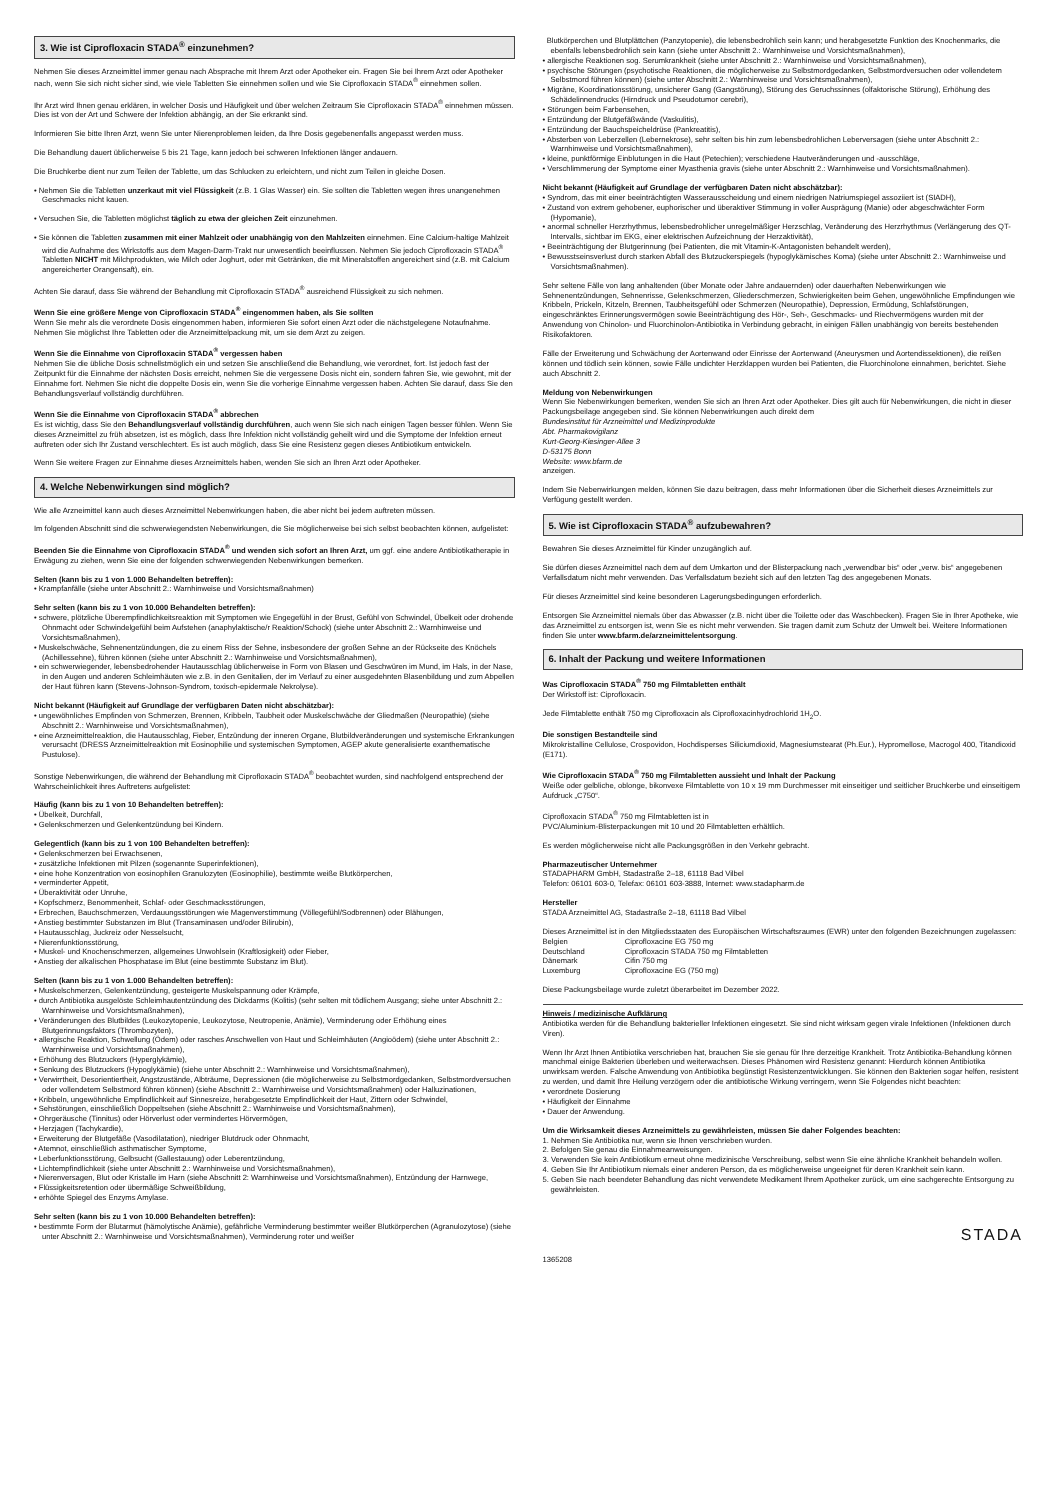3. Wie ist Ciprofloxacin STADA<sup>®</sup> einzunehmen?
Nehmen Sie dieses Arzneimittel immer genau nach Absprache mit Ihrem Arzt oder Apotheker ein. Fragen Sie bei Ihrem Arzt oder Apotheker nach, wenn Sie sich nicht sicher sind, wie viele Tabletten Sie einnehmen sollen und wie Sie Ciprofloxacin STADA<sup>®</sup> einnehmen sollen.
Ihr Arzt wird Ihnen genau erklären, in welcher Dosis und Häufigkeit und über welchen Zeitraum Sie Ciprofloxacin STADA<sup>®</sup> einnehmen müssen. Dies ist von der Art und Schwere der Infektion abhängig, an der Sie erkrankt sind.
Informieren Sie bitte Ihren Arzt, wenn Sie unter Nierenproblemen leiden, da Ihre Dosis gegebenenfalls angepasst werden muss.
Die Behandlung dauert üblicherweise 5 bis 21 Tage, kann jedoch bei schweren Infektionen länger andauern.
Die Bruchkerbe dient nur zum Teilen der Tablette, um das Schlucken zu erleichtern, und nicht zum Teilen in gleiche Dosen.
• Nehmen Sie die Tabletten unzerkaut mit viel Flüssigkeit (z.B. 1 Glas Wasser) ein. Sie sollten die Tabletten wegen ihres unangenehmen Geschmacks nicht kauen.
• Versuchen Sie, die Tabletten möglichst täglich zu etwa der gleichen Zeit einzunehmen.
• Sie können die Tabletten zusammen mit einer Mahlzeit oder unabhängig von den Mahlzeiten einnehmen. Eine Calcium-haltige Mahlzeit wird die Aufnahme des Wirkstoffs aus dem Magen-Darm-Trakt nur unwesentlich beeinflussen. Nehmen Sie jedoch Ciprofloxacin STADA<sup>®</sup> Tabletten NICHT mit Milchprodukten, wie Milch oder Joghurt, oder mit Getränken, die mit Mineralstoffen angereichert sind (z.B. mit Calcium angereicherter Orangensaft), ein.
Achten Sie darauf, dass Sie während der Behandlung mit Ciprofloxacin STADA<sup>®</sup> ausreichend Flüssigkeit zu sich nehmen.
Wenn Sie eine größere Menge von Ciprofloxacin STADA<sup>®</sup> eingenommen haben, als Sie sollten
Wenn Sie mehr als die verordnete Dosis eingenommen haben, informieren Sie sofort einen Arzt oder die nächstgelegene Notaufnahme. Nehmen Sie möglichst Ihre Tabletten oder die Arzneimittelpackung mit, um sie dem Arzt zu zeigen.
Wenn Sie die Einnahme von Ciprofloxacin STADA<sup>®</sup> vergessen haben
Nehmen Sie die übliche Dosis schnellstmöglich ein und setzen Sie anschließend die Behandlung, wie verordnet, fort. Ist jedoch fast der Zeitpunkt für die Einnahme der nächsten Dosis erreicht, nehmen Sie die vergessene Dosis nicht ein, sondern fahren Sie, wie gewohnt, mit der Einnahme fort. Nehmen Sie nicht die doppelte Dosis ein, wenn Sie die vorherige Einnahme vergessen haben. Achten Sie darauf, dass Sie den Behandlungsverlauf vollständig durchführen.
Wenn Sie die Einnahme von Ciprofloxacin STADA<sup>®</sup> abbrechen
Es ist wichtig, dass Sie den Behandlungsverlauf vollständig durchführen, auch wenn Sie sich nach einigen Tagen besser fühlen. Wenn Sie dieses Arzneimittel zu früh absetzen, ist es möglich, dass Ihre Infektion nicht vollständig geheilt wird und die Symptome der Infektion erneut auftreten oder sich Ihr Zustand verschlechtert. Es ist auch möglich, dass Sie eine Resistenz gegen dieses Antibiotikum entwickeln.
Wenn Sie weitere Fragen zur Einnahme dieses Arzneimittels haben, wenden Sie sich an Ihren Arzt oder Apotheker.
4. Welche Nebenwirkungen sind möglich?
Wie alle Arzneimittel kann auch dieses Arzneimittel Nebenwirkungen haben, die aber nicht bei jedem auftreten müssen.
Im folgenden Abschnitt sind die schwerwiegendsten Nebenwirkungen, die Sie möglicherweise bei sich selbst beobachten können, aufgelistet:
Beenden Sie die Einnahme von Ciprofloxacin STADA<sup>®</sup> und wenden sich sofort an Ihren Arzt, um ggf. eine andere Antibiotikatherapie in Erwägung zu ziehen, wenn Sie eine der folgenden schwerwiegenden Nebenwirkungen bemerken.
Selten (kann bis zu 1 von 1.000 Behandelten betreffen):
• Krampfanfälle (siehe unter Abschnitt 2.: Warnhinweise und Vorsichtsmaßnahmen)
Sehr selten (kann bis zu 1 von 10.000 Behandelten betreffen):
• schwere, plötzliche Überempfindlichkeitsreaktion mit Symptomen wie Engegefühl in der Brust, Gefühl von Schwindel, Übelkeit oder drohende Ohnmacht oder Schwindelgefühl beim Aufstehen (anaphylaktische/r Reaktion/Schock) (siehe unter Abschnitt 2.: Warnhinweise und Vorsichtsmaßnahmen),
• Muskelschwäche, Sehnenentzündungen, die zu einem Riss der Sehne, insbesondere der großen Sehne an der Rückseite des Knöchels (Achillessehne), führen können (siehe unter Abschnitt 2.: Warnhinweise und Vorsichtsmaßnahmen),
• ein schwerwiegender, lebensbedrohender Hautausschlag üblicherweise in Form von Blasen und Geschwüren im Mund, im Hals, in der Nase, in den Augen und anderen Schleimhäuten wie z.B. in den Genitalien, der im Verlauf zu einer ausgedehnten Blasenbildung und zum Abpellen der Haut führen kann (Stevens-Johnson-Syndrom, toxisch-epidermale Nekrolyse).
Nicht bekannt (Häufigkeit auf Grundlage der verfügbaren Daten nicht abschätzbar):
• ungewöhnliches Empfinden von Schmerzen, Brennen, Kribbeln, Taubheit oder Muskelschwäche der Gliedmaßen (Neuropathie) (siehe Abschnitt 2.: Warnhinweise und Vorsichtsmaßnahmen),
• eine Arzneimittelreaktion, die Hautausschlag, Fieber, Entzündung der inneren Organe, Blutbildveränderungen und systemische Erkrankungen verursacht (DRESS Arzneimittelreaktion mit Eosinophilie und systemischen Symptomen, AGEP akute generalisierte exanthematische Pustulose).
Sonstige Nebenwirkungen, die während der Behandlung mit Ciprofloxacin STADA<sup>®</sup> beobachtet wurden, sind nachfolgend entsprechend der Wahrscheinlichkeit ihres Auftretens aufgelistet:
Häufig (kann bis zu 1 von 10 Behandelten betreffen):
• Übelkeit, Durchfall,
• Gelenkschmerzen und Gelenkentzündung bei Kindern.
Gelegentlich (kann bis zu 1 von 100 Behandelten betreffen):
• Gelenkschmerzen bei Erwachsenen,
• zusätzliche Infektionen mit Pilzen (sogenannte Superinfektionen),
• eine hohe Konzentration von eosinophilen Granulozyten (Eosinophilie), bestimmte weiße Blutkörperchen,
• verminderter Appetit,
• Überaktivität oder Unruhe,
• Kopfschmerz, Benommenheit, Schlaf- oder Geschmacksstörungen,
• Erbrechen, Bauchschmerzen, Verdauungsstörungen wie Magenverstimmung (Völlegefühl/Sodbrennen) oder Blähungen,
• Anstieg bestimmter Substanzen im Blut (Transaminasen und/oder Bilirubin),
• Hautausschlag, Juckreiz oder Nesselsucht,
• Nierenfunktionsstörung,
• Muskel- und Knochenschmerzen, allgemeines Unwohlsein (Kraftlosigkeit) oder Fieber,
• Anstieg der alkalischen Phosphatase im Blut (eine bestimmte Substanz im Blut).
Selten (kann bis zu 1 von 1.000 Behandelten betreffen):
• Muskelschmerzen, Gelenkentzündung, gesteigerte Muskelspannung oder Krämpfe,
• durch Antibiotika ausgelöste Schleimhautentzündung des Dickdarms (Kolitis) (sehr selten mit tödlichem Ausgang; siehe unter Abschnitt 2.: Warnhinweise und Vorsichtsmaßnahmen),
• Veränderungen des Blutbildes (Leukozytopenie, Leukozytose, Neutropenie, Anämie), Verminderung oder Erhöhung eines Blutgerinnungsfaktors (Thrombozyten),
• allergische Reaktion, Schwellung (Ödem) oder rasches Anschwellen von Haut und Schleimhäuten (Angioödem) (siehe unter Abschnitt 2.: Warnhinweise und Vorsichtsmaßnahmen),
• Erhöhung des Blutzuckers (Hyperglykämie),
• Senkung des Blutzuckers (Hypoglykämie) (siehe unter Abschnitt 2.: Warnhinweise und Vorsichtsmaßnahmen),
• Verwirrtheit, Desorientiertheit, Angstzustände, Albträume, Depressionen (die möglicherweise zu Selbstmordgedanken, Selbstmordversuchen oder vollendetem Selbstmord führen können) (siehe Abschnitt 2.: Warnhinweise und Vorsichtsmaßnahmen) oder Halluzinationen,
• Kribbeln, ungewöhnliche Empfindlichkeit auf Sinnesreize, herabgesetzte Empfindlichkeit der Haut, Zittern oder Schwindel,
• Sehstörungen, einschließlich Doppeltsehen (siehe Abschnitt 2.: Warnhinweise und Vorsichtsmaßnahmen),
• Ohrgeräusche (Tinnitus) oder Hörverlust oder vermindertes Hörvermögen,
• Herzjagen (Tachykardie),
• Erweiterung der Blutgefäße (Vasodilatation), niedriger Blutdruck oder Ohnmacht,
• Atemnot, einschließlich asthmatischer Symptome,
• Leberfunktionsstörung, Gelbsucht (Gallestauung) oder Leberentzündung,
• Lichtempfindlichkeit (siehe unter Abschnitt 2.: Warnhinweise und Vorsichtsmaßnahmen),
• Nierenversagen, Blut oder Kristalle im Harn (siehe Abschnitt 2: Warnhinweise und Vorsichtsmaßnahmen), Entzündung der Harnwege,
• Flüssigkeitsretention oder übermäßige Schweißbildung,
• erhöhte Spiegel des Enzyms Amylase.
Sehr selten (kann bis zu 1 von 10.000 Behandelten betreffen):
• bestimmte Form der Blutarmut (hämolytische Anämie), gefährliche Verminderung bestimmter weißer Blutkörperchen (Agranulozytose) (siehe unter Abschnitt 2.: Warnhinweise und Vorsichtsmaßnahmen), Verminderung roter und weißer
Blutkörperchen und Blutplättchen (Panzytopenie), die lebensbedrohlich sein kann; und herabgesetzte Funktion des Knochenmarks, die ebenfalls lebensbedrohlich sein kann (siehe unter Abschnitt 2.: Warnhinweise und Vorsichtsmaßnahmen),
• allergische Reaktionen sog. Serumkrankheit (siehe unter Abschnitt 2.: Warnhinweise und Vorsichtsmaßnahmen),
• psychische Störungen (psychotische Reaktionen, die möglicherweise zu Selbstmordgedanken, Selbstmordversuchen oder vollendetem Selbstmord führen können) (siehe unter Abschnitt 2.: Warnhinweise und Vorsichtsmaßnahmen),
• Migräne, Koordinationsstörung, unsicherer Gang (Gangstörung), Störung des Geruchssinnes (olfaktorische Störung), Erhöhung des Schädelinnendrucks (Hirndruck und Pseudotumor cerebri),
• Störungen beim Farbensehen,
• Entzündung der Blutgefäßwände (Vaskulitis),
• Entzündung der Bauchspeicheldrüse (Pankreatitis),
• Absterben von Leberzellen (Lebernekrose), sehr selten bis hin zum lebensbedrohlichen Leberversagen (siehe unter Abschnitt 2.: Warnhinweise und Vorsichtsmaßnahmen),
• kleine, punktförmige Einblutungen in die Haut (Petechien); verschiedene Hautveränderungen und -ausschläge,
• Verschlimmerung der Symptome einer Myasthenia gravis (siehe unter Abschnitt 2.: Warnhinweise und Vorsichtsmaßnahmen).
Nicht bekannt (Häufigkeit auf Grundlage der verfügbaren Daten nicht abschätzbar):
• Syndrom, das mit einer beeinträchtigten Wasserausscheidung und einem niedrigen Natriumspiegel assoziiert ist (SIADH),
• Zustand von extrem gehobener, euphorischer und überaktiver Stimmung in voller Ausprägung (Manie) oder abgeschwächter Form (Hypomanie),
• anormal schneller Herzrhythmus, lebensbedrohlicher unregelmäßiger Herzschlag, Veränderung des Herzrhythmus (Verlängerung des QT-Intervalls, sichtbar im EKG, einer elektrischen Aufzeichnung der Herzaktivität),
• Beeinträchtigung der Blutgerinnung (bei Patienten, die mit Vitamin-K-Antagonisten behandelt werden),
• Bewusstseinsverlust durch starken Abfall des Blutzuckerspiegels (hypoglykämisches Koma) (siehe unter Abschnitt 2.: Warnhinweise und Vorsichtsmaßnahmen).
Sehr seltene Fälle von lang anhaltenden (über Monate oder Jahre andauernden) oder dauerhaften Nebenwirkungen wie Sehnenentzündungen, Sehnenrisse, Gelenkschmerzen, Gliederschmerzen, Schwierigkeiten beim Gehen, ungewöhnliche Empfindungen wie Kribbeln, Prickeln, Kitzeln, Brennen, Taubheitsgefühl oder Schmerzen (Neuropathie), Depression, Ermüdung, Schlafstörungen, eingeschränktes Erinnerungsvermögen sowie Beeinträchtigung des Hör-, Seh-, Geschmacks- und Riechvermögens wurden mit der Anwendung von Chinolon- und Fluorchinolon-Antibiotika in Verbindung gebracht, in einigen Fällen unabhängig von bereits bestehenden Risikofaktoren.
Fälle der Erweiterung und Schwächung der Aortenwand oder Einrisse der Aortenwand (Aneurysmen und Aortendissektionen), die reißen können und tödlich sein können, sowie Fälle undichter Herzklappen wurden bei Patienten, die Fluorchinolone einnahmen, berichtet. Siehe auch Abschnitt 2.
Meldung von Nebenwirkungen
Wenn Sie Nebenwirkungen bemerken, wenden Sie sich an Ihren Arzt oder Apotheker. Dies gilt auch für Nebenwirkungen, die nicht in dieser Packungsbeilage angegeben sind. Sie können Nebenwirkungen auch direkt dem
Bundesinstitut für Arzneimittel und Medizinprodukte
Abt. Pharmakovigilanz
Kurt-Georg-Kiesinger-Allee 3
D-53175 Bonn
Website: www.bfarm.de
anzeigen.
Indem Sie Nebenwirkungen melden, können Sie dazu beitragen, dass mehr Informationen über die Sicherheit dieses Arzneimittels zur Verfügung gestellt werden.
5. Wie ist Ciprofloxacin STADA<sup>®</sup> aufzubewahren?
Bewahren Sie dieses Arzneimittel für Kinder unzugänglich auf.
Sie dürfen dieses Arzneimittel nach dem auf dem Umkarton und der Blisterpackung nach „verwendbar bis“ oder „verw. bis“ angegebenen Verfallsdatum nicht mehr verwenden. Das Verfallsdatum bezieht sich auf den letzten Tag des angegebenen Monats.
Für dieses Arzneimittel sind keine besonderen Lagerungsbedingungen erforderlich.
Entsorgen Sie Arzneimittel niemals über das Abwasser (z.B. nicht über die Toilette oder das Waschbecken). Fragen Sie in Ihrer Apotheke, wie das Arzneimittel zu entsorgen ist, wenn Sie es nicht mehr verwenden. Sie tragen damit zum Schutz der Umwelt bei. Weitere Informationen finden Sie unter www.bfarm.de/arzneimittelentsorgung.
6. Inhalt der Packung und weitere Informationen
Was Ciprofloxacin STADA<sup>®</sup> 750 mg Filmtabletten enthält
Der Wirkstoff ist: Ciprofloxacin.
Jede Filmtablette enthält 750 mg Ciprofloxacin als Ciprofloxacinhydrochlorid 1H<sub>2</sub>O.
Die sonstigen Bestandteile sind
Mikrokristalline Cellulose, Crospovidon, Hochdisperses Siliciumdioxid, Magnesiumstearat (Ph.Eur.), Hypromellose, Macrogol 400, Titandioxid (E171).
Wie Ciprofloxacin STADA<sup>®</sup> 750 mg Filmtabletten aussieht und Inhalt der Packung
Weiße oder gelbliche, oblonge, bikonvexe Filmtablette von 10 x 19 mm Durchmesser mit einseitiger und seitlicher Bruchkerbe und einseitigem Aufdruck „C750“.
Ciprofloxacin STADA<sup>®</sup> 750 mg Filmtabletten ist in
PVC/Aluminium-Blisterpackungen mit 10 und 20 Filmtabletten erhältlich.
Es werden möglicherweise nicht alle Packungsgrößen in den Verkehr gebracht.
Pharmazeutischer Unternehmer
STADAPHARM GmbH, Stadastraße 2–18, 61118 Bad Vilbel
Telefon: 06101 603-0, Telefax: 06101 603-3888, Internet: www.stadapharm.de
Hersteller
STADA Arzneimittel AG, Stadastraße 2–18, 61118 Bad Vilbel
Dieses Arzneimittel ist in den Mitgliedsstaaten des Europäischen Wirtschaftsraumes (EWR) unter den folgenden Bezeichnungen zugelassen:
| Belgien | Ciprofloxacine EG 750 mg |
| Deutschland | Ciprofloxacin STADA 750 mg Filmtabletten |
| Dänemark | Cifin 750 mg |
| Luxemburg | Ciprofloxacine EG (750 mg) |
Diese Packungsbeilage wurde zuletzt überarbeitet im Dezember 2022.
Hinweis / medizinische Aufklärung
Antibiotika werden für die Behandlung bakterieller Infektionen eingesetzt. Sie sind nicht wirksam gegen virale Infektionen (Infektionen durch Viren).
Wenn Ihr Arzt Ihnen Antibiotika verschrieben hat, brauchen Sie sie genau für Ihre derzeitige Krankheit. Trotz Antibiotika-Behandlung können manchmal einige Bakterien überleben und weiterwachsen. Dieses Phänomen wird Resistenz genannt: Hierdurch können Antibiotika unwirksam werden. Falsche Anwendung von Antibiotika begünstigt Resistenzentwicklungen. Sie können den Bakterien sogar helfen, resistent zu werden, und damit Ihre Heilung verzögern oder die antibiotische Wirkung verringern, wenn Sie Folgendes nicht beachten:
• verordnete Dosierung
• Häufigkeit der Einnahme
• Dauer der Anwendung.
Um die Wirksamkeit dieses Arzneimittels zu gewährleisten, müssen Sie daher Folgendes beachten:
1. Nehmen Sie Antibiotika nur, wenn sie Ihnen verschrieben wurden.
2. Befolgen Sie genau die Einnahmeanweisungen.
3. Verwenden Sie kein Antibiotikum erneut ohne medizinische Verschreibung, selbst wenn Sie eine ähnliche Krankheit behandeln wollen.
4. Geben Sie Ihr Antibiotikum niemals einer anderen Person, da es möglicherweise ungeeignet für deren Krankheit sein kann.
5. Geben Sie nach beendeter Behandlung das nicht verwendete Medikament Ihrem Apotheker zurück, um eine sachgerechte Entsorgung zu gewährleisten.
STADA
1365208